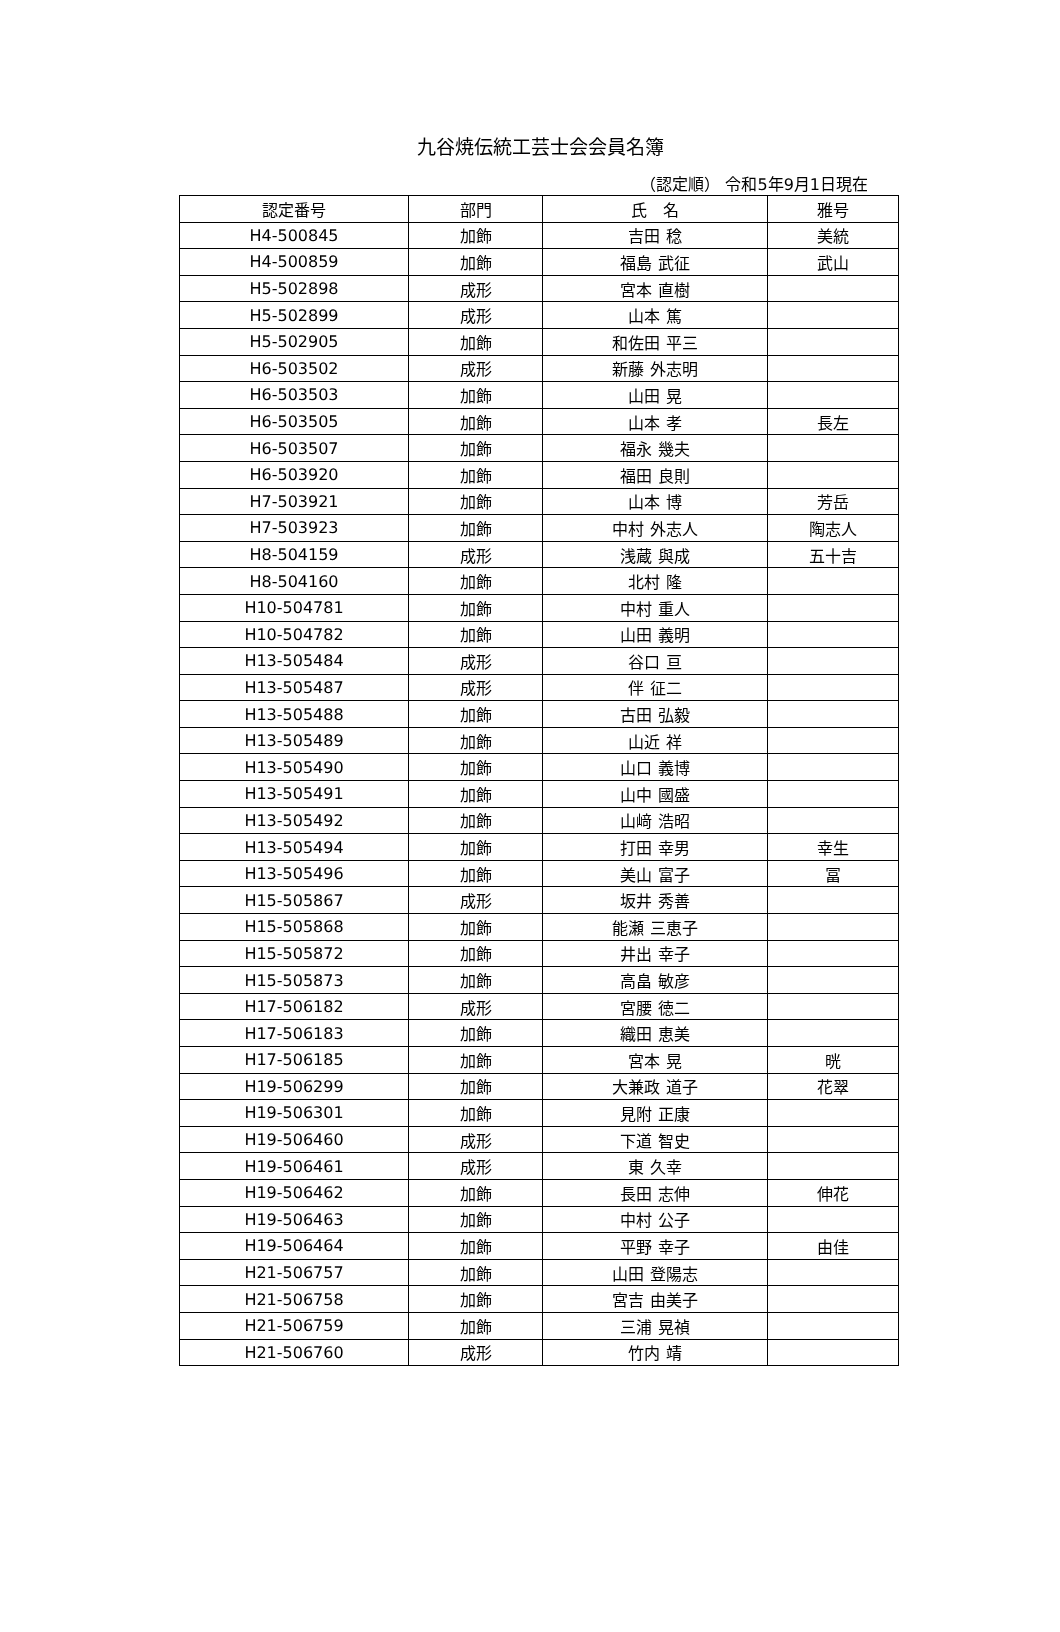九谷焼伝統工芸士会会員名簿
（認定順） 令和5年9月1日現在
| 認定番号 | 部門 | 氏 名 | 雅号 |
| --- | --- | --- | --- |
| H4-500845 | 加飾 | 吉田 稔 | 美統 |
| H4-500859 | 加飾 | 福島 武征 | 武山 |
| H5-502898 | 成形 | 宮本 直樹 | |
| H5-502899 | 成形 | 山本 篤 | |
| H5-502905 | 加飾 | 和佐田 平三 | |
| H6-503502 | 成形 | 新藤 外志明 | |
| H6-503503 | 加飾 | 山田 晃 | |
| H6-503505 | 加飾 | 山本 孝 | 長左 |
| H6-503507 | 加飾 | 福永 幾夫 | |
| H6-503920 | 加飾 | 福田 良則 | |
| H7-503921 | 加飾 | 山本 博 | 芳岳 |
| H7-503923 | 加飾 | 中村 外志人 | 陶志人 |
| H8-504159 | 成形 | 浅蔵 與成 | 五十吉 |
| H8-504160 | 加飾 | 北村 隆 | |
| H10-504781 | 加飾 | 中村 重人 | |
| H10-504782 | 加飾 | 山田 義明 | |
| H13-505484 | 成形 | 谷口 亘 | |
| H13-505487 | 成形 | 伴 征二 | |
| H13-505488 | 加飾 | 古田 弘毅 | |
| H13-505489 | 加飾 | 山近 祥 | |
| H13-505490 | 加飾 | 山口 義博 | |
| H13-505491 | 加飾 | 山中 國盛 | |
| H13-505492 | 加飾 | 山﨑 浩昭 | |
| H13-505494 | 加飾 | 打田 幸男 | 幸生 |
| H13-505496 | 加飾 | 美山 富子 | 冨 |
| H15-505867 | 成形 | 坂井 秀善 | |
| H15-505868 | 加飾 | 能瀬 三恵子 | |
| H15-505872 | 加飾 | 井出 幸子 | |
| H15-505873 | 加飾 | 高畠 敏彦 | |
| H17-506182 | 成形 | 宮腰 徳二 | |
| H17-506183 | 加飾 | 織田 恵美 | |
| H17-506185 | 加飾 | 宮本 晃 | 晄 |
| H19-506299 | 加飾 | 大兼政 道子 | 花翠 |
| H19-506301 | 加飾 | 見附 正康 | |
| H19-506460 | 成形 | 下道 智史 | |
| H19-506461 | 成形 | 東 久幸 | |
| H19-506462 | 加飾 | 長田 志伸 | 伸花 |
| H19-506463 | 加飾 | 中村 公子 | |
| H19-506464 | 加飾 | 平野 幸子 | 由佳 |
| H21-506757 | 加飾 | 山田 登陽志 | |
| H21-506758 | 加飾 | 宮吉 由美子 | |
| H21-506759 | 加飾 | 三浦 晃禎 | |
| H21-506760 | 成形 | 竹内 靖 | |